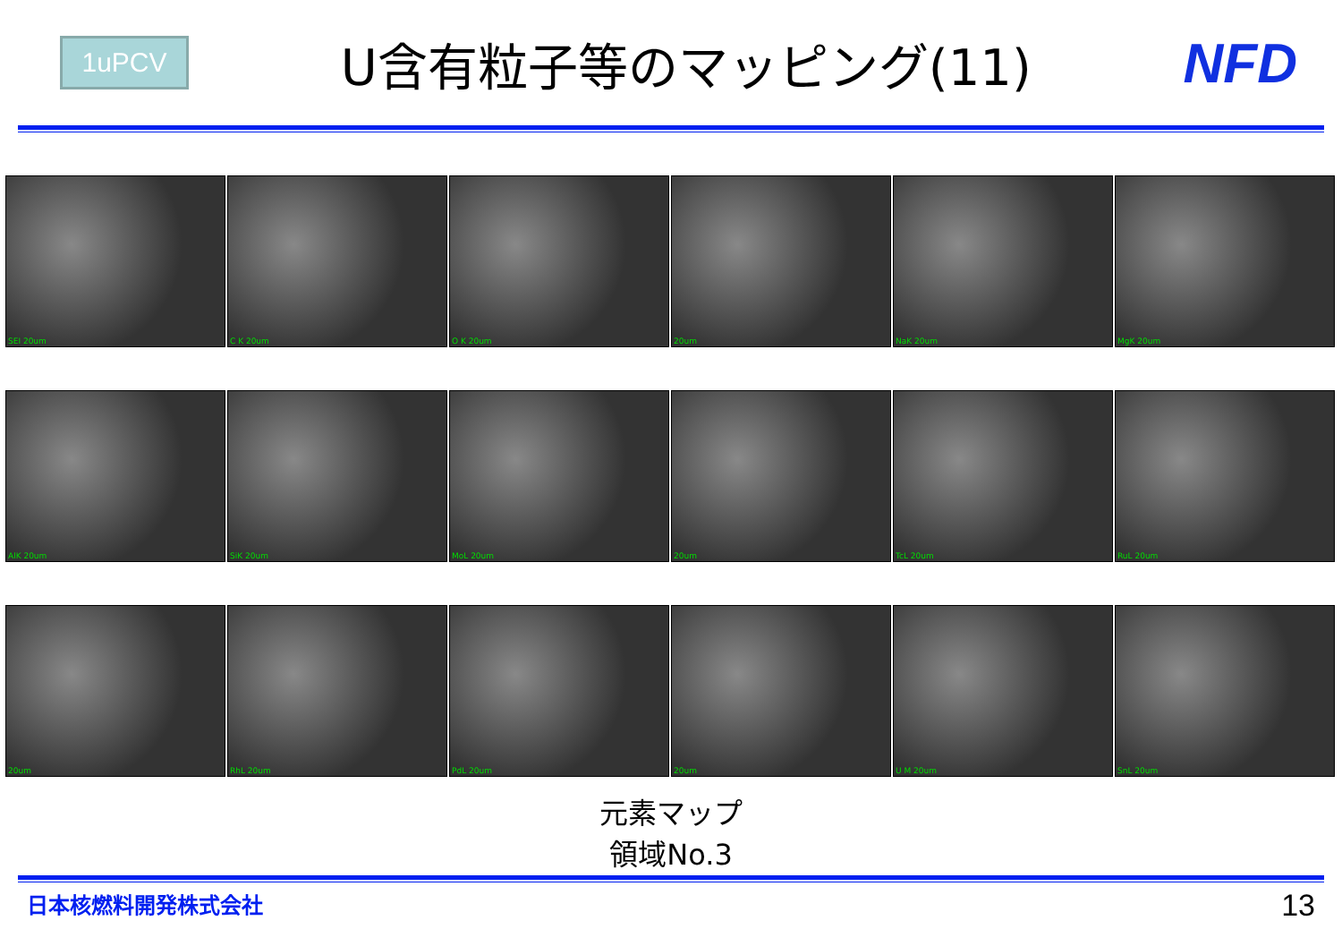1uPCV
U含有粒子等のマッピング(11) NFD
SEI 20um
C K 20um
O K 20um
20um
NaK 20um
MgK 20um
AlK 20um
SiK 20um
MoL 20um
20um
TcL 20um
RuL 20um
20um
RhL 20um
PdL 20um
20um
U M 20um
SnL 20um
元素マップ
領域No.3
日本核燃料開発株式会社 13